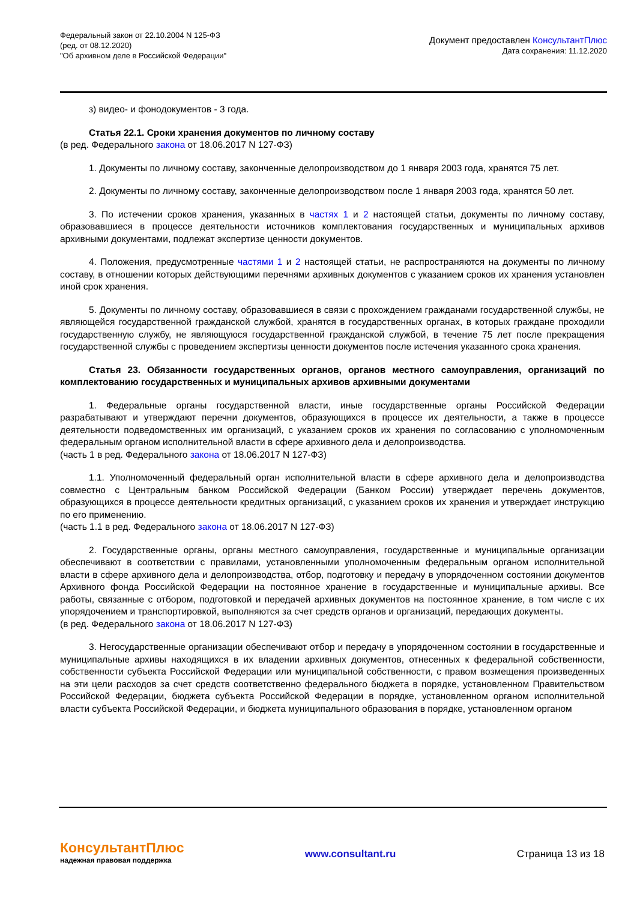Федеральный закон от 22.10.2004 N 125-ФЗ
(ред. от 08.12.2020)
"Об архивном деле в Российской Федерации"
Документ предоставлен КонсультантПлюс
Дата сохранения: 11.12.2020
з) видео- и фонодокументов - 3 года.
Статья 22.1. Сроки хранения документов по личному составу
(в ред. Федерального закона от 18.06.2017 N 127-ФЗ)
1. Документы по личному составу, законченные делопроизводством до 1 января 2003 года, хранятся 75 лет.
2. Документы по личному составу, законченные делопроизводством после 1 января 2003 года, хранятся 50 лет.
3. По истечении сроков хранения, указанных в частях 1 и 2 настоящей статьи, документы по личному составу, образовавшиеся в процессе деятельности источников комплектования государственных и муниципальных архивов архивными документами, подлежат экспертизе ценности документов.
4. Положения, предусмотренные частями 1 и 2 настоящей статьи, не распространяются на документы по личному составу, в отношении которых действующими перечнями архивных документов с указанием сроков их хранения установлен иной срок хранения.
5. Документы по личному составу, образовавшиеся в связи с прохождением гражданами государственной службы, не являющейся государственной гражданской службой, хранятся в государственных органах, в которых граждане проходили государственную службу, не являющуюся государственной гражданской службой, в течение 75 лет после прекращения государственной службы с проведением экспертизы ценности документов после истечения указанного срока хранения.
Статья 23. Обязанности государственных органов, органов местного самоуправления, организаций по комплектованию государственных и муниципальных архивов архивными документами
1. Федеральные органы государственной власти, иные государственные органы Российской Федерации разрабатывают и утверждают перечни документов, образующихся в процессе их деятельности, а также в процессе деятельности подведомственных им организаций, с указанием сроков их хранения по согласованию с уполномоченным федеральным органом исполнительной власти в сфере архивного дела и делопроизводства.
(часть 1 в ред. Федерального закона от 18.06.2017 N 127-ФЗ)
1.1. Уполномоченный федеральный орган исполнительной власти в сфере архивного дела и делопроизводства совместно с Центральным банком Российской Федерации (Банком России) утверждает перечень документов, образующихся в процессе деятельности кредитных организаций, с указанием сроков их хранения и утверждает инструкцию по его применению.
(часть 1.1 в ред. Федерального закона от 18.06.2017 N 127-ФЗ)
2. Государственные органы, органы местного самоуправления, государственные и муниципальные организации обеспечивают в соответствии с правилами, установленными уполномоченным федеральным органом исполнительной власти в сфере архивного дела и делопроизводства, отбор, подготовку и передачу в упорядоченном состоянии документов Архивного фонда Российской Федерации на постоянное хранение в государственные и муниципальные архивы. Все работы, связанные с отбором, подготовкой и передачей архивных документов на постоянное хранение, в том числе с их упорядочением и транспортировкой, выполняются за счет средств органов и организаций, передающих документы.
(в ред. Федерального закона от 18.06.2017 N 127-ФЗ)
3. Негосударственные организации обеспечивают отбор и передачу в упорядоченном состоянии в государственные и муниципальные архивы находящихся в их владении архивных документов, отнесенных к федеральной собственности, собственности субъекта Российской Федерации или муниципальной собственности, с правом возмещения произведенных на эти цели расходов за счет средств соответственно федерального бюджета в порядке, установленном Правительством Российской Федерации, бюджета субъекта Российской Федерации в порядке, установленном органом исполнительной власти субъекта Российской Федерации, и бюджета муниципального образования в порядке, установленном органом
КонсультантПлюс
надежная правовая поддержка
www.consultant.ru Страница 13 из 18